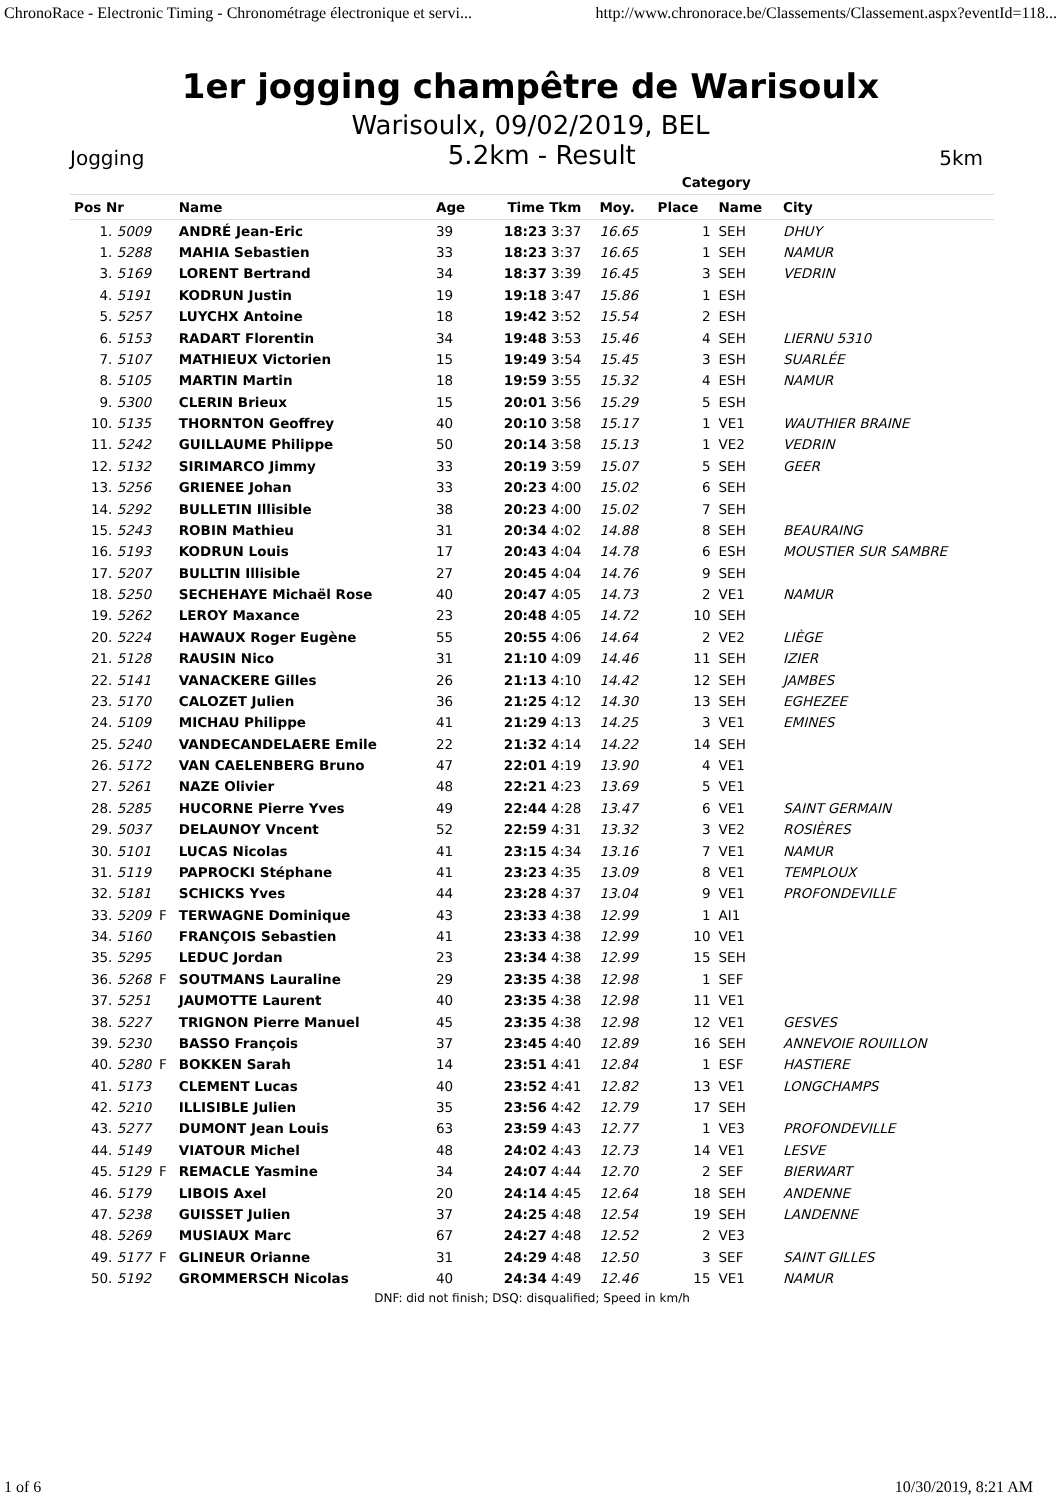ChronoRace - Electronic Timing - Chronométrage électronique et servi... http://www.chronorace.be/Classements/Classement.aspx?eventId=118...
1er jogging champêtre de Warisoulx
Warisoulx, 09/02/2019, BEL
Jogging 5.2km - Result 5km
| | | | | | | | Category | | |
| --- | --- | --- | --- | --- | --- | --- | --- | --- | --- |
| Pos Nr | | Name | Age | Time Tkm | | Moy. | Place | Name | City |
| 1. 5009 | | ANDRÉ Jean-Eric | 39 | 18:23 3:37 | | 16.65 | 1 | SEH | DHUY |
| 1. 5288 | | MAHIA Sebastien | 33 | 18:23 3:37 | | 16.65 | 1 | SEH | NAMUR |
| 3. 5169 | | LORENT Bertrand | 34 | 18:37 3:39 | | 16.45 | 3 | SEH | VEDRIN |
| 4. 5191 | | KODRUN Justin | 19 | 19:18 3:47 | | 15.86 | 1 | ESH | |
| 5. 5257 | | LUYCHX Antoine | 18 | 19:42 3:52 | | 15.54 | 2 | ESH | |
| 6. 5153 | | RADART Florentin | 34 | 19:48 3:53 | | 15.46 | 4 | SEH | LIERNU 5310 |
| 7. 5107 | | MATHIEUX Victorien | 15 | 19:49 3:54 | | 15.45 | 3 | ESH | SUARLÉE |
| 8. 5105 | | MARTIN Martin | 18 | 19:59 3:55 | | 15.32 | 4 | ESH | NAMUR |
| 9. 5300 | | CLERIN Brieux | 15 | 20:01 3:56 | | 15.29 | 5 | ESH | |
| 10. 5135 | | THORNTON Geoffrey | 40 | 20:10 3:58 | | 15.17 | 1 | VE1 | WAUTHIER BRAINE |
| 11. 5242 | | GUILLAUME Philippe | 50 | 20:14 3:58 | | 15.13 | 1 | VE2 | VEDRIN |
| 12. 5132 | | SIRIMARCO Jimmy | 33 | 20:19 3:59 | | 15.07 | 5 | SEH | GEER |
| 13. 5256 | | GRIENEE Johan | 33 | 20:23 4:00 | | 15.02 | 6 | SEH | |
| 14. 5292 | | BULLETIN Illisible | 38 | 20:23 4:00 | | 15.02 | 7 | SEH | |
| 15. 5243 | | ROBIN Mathieu | 31 | 20:34 4:02 | | 14.88 | 8 | SEH | BEAURAING |
| 16. 5193 | | KODRUN Louis | 17 | 20:43 4:04 | | 14.78 | 6 | ESH | MOUSTIER SUR SAMBRE |
| 17. 5207 | | BULLTIN Illisible | 27 | 20:45 4:04 | | 14.76 | 9 | SEH | |
| 18. 5250 | | SECHEHAYE Michaël Rose | 40 | 20:47 4:05 | | 14.73 | 2 | VE1 | NAMUR |
| 19. 5262 | | LEROY Maxance | 23 | 20:48 4:05 | | 14.72 | 10 | SEH | |
| 20. 5224 | | HAWAUX Roger Eugène | 55 | 20:55 4:06 | | 14.64 | 2 | VE2 | LIÈGE |
| 21. 5128 | | RAUSIN Nico | 31 | 21:10 4:09 | | 14.46 | 11 | SEH | IZIER |
| 22. 5141 | | VANACKERE Gilles | 26 | 21:13 4:10 | | 14.42 | 12 | SEH | JAMBES |
| 23. 5170 | | CALOZET Julien | 36 | 21:25 4:12 | | 14.30 | 13 | SEH | EGHEZEE |
| 24. 5109 | | MICHAU Philippe | 41 | 21:29 4:13 | | 14.25 | 3 | VE1 | EMINES |
| 25. 5240 | | VANDECANDELAERE Emile | 22 | 21:32 4:14 | | 14.22 | 14 | SEH | |
| 26. 5172 | | VAN CAELENBERG Bruno | 47 | 22:01 4:19 | | 13.90 | 4 | VE1 | |
| 27. 5261 | | NAZE Olivier | 48 | 22:21 4:23 | | 13.69 | 5 | VE1 | |
| 28. 5285 | | HUCORNE Pierre Yves | 49 | 22:44 4:28 | | 13.47 | 6 | VE1 | SAINT GERMAIN |
| 29. 5037 | | DELAUNOY Vncent | 52 | 22:59 4:31 | | 13.32 | 3 | VE2 | ROSIÈRES |
| 30. 5101 | | LUCAS Nicolas | 41 | 23:15 4:34 | | 13.16 | 7 | VE1 | NAMUR |
| 31. 5119 | | PAPROCKI Stéphane | 41 | 23:23 4:35 | | 13.09 | 8 | VE1 | TEMPLOUX |
| 32. 5181 | | SCHICKS Yves | 44 | 23:28 4:37 | | 13.04 | 9 | VE1 | PROFONDEVILLE |
| 33. 5209 | F | TERWAGNE Dominique | 43 | 23:33 4:38 | | 12.99 | 1 | AI1 | |
| 34. 5160 | | FRANÇOIS Sebastien | 41 | 23:33 4:38 | | 12.99 | 10 | VE1 | |
| 35. 5295 | | LEDUC Jordan | 23 | 23:34 4:38 | | 12.99 | 15 | SEH | |
| 36. 5268 | F | SOUTMANS Lauraline | 29 | 23:35 4:38 | | 12.98 | 1 | SEF | |
| 37. 5251 | | JAUMOTTE Laurent | 40 | 23:35 4:38 | | 12.98 | 11 | VE1 | |
| 38. 5227 | | TRIGNON Pierre Manuel | 45 | 23:35 4:38 | | 12.98 | 12 | VE1 | GESVES |
| 39. 5230 | | BASSO François | 37 | 23:45 4:40 | | 12.89 | 16 | SEH | ANNEVOIE ROUILLON |
| 40. 5280 | F | BOKKEN Sarah | 14 | 23:51 4:41 | | 12.84 | 1 | ESF | HASTIERE |
| 41. 5173 | | CLEMENT Lucas | 40 | 23:52 4:41 | | 12.82 | 13 | VE1 | LONGCHAMPS |
| 42. 5210 | | ILLISIBLE Julien | 35 | 23:56 4:42 | | 12.79 | 17 | SEH | |
| 43. 5277 | | DUMONT Jean Louis | 63 | 23:59 4:43 | | 12.77 | 1 | VE3 | PROFONDEVILLE |
| 44. 5149 | | VIATOUR Michel | 48 | 24:02 4:43 | | 12.73 | 14 | VE1 | LESVE |
| 45. 5129 | F | REMACLE Yasmine | 34 | 24:07 4:44 | | 12.70 | 2 | SEF | BIERWART |
| 46. 5179 | | LIBOIS Axel | 20 | 24:14 4:45 | | 12.64 | 18 | SEH | ANDENNE |
| 47. 5238 | | GUISSET Julien | 37 | 24:25 4:48 | | 12.54 | 19 | SEH | LANDENNE |
| 48. 5269 | | MUSIAUX Marc | 67 | 24:27 4:48 | | 12.52 | 2 | VE3 | |
| 49. 5177 | F | GLINEUR Orianne | 31 | 24:29 4:48 | | 12.50 | 3 | SEF | SAINT GILLES |
| 50. 5192 | | GROMMERSCH Nicolas | 40 | 24:34 4:49 | | 12.46 | 15 | VE1 | NAMUR |
| DNF: did not finish; DSQ: disqualified; Speed in km/h | | | | | | | | | |
1 of 6 10/30/2019, 8:21 AM